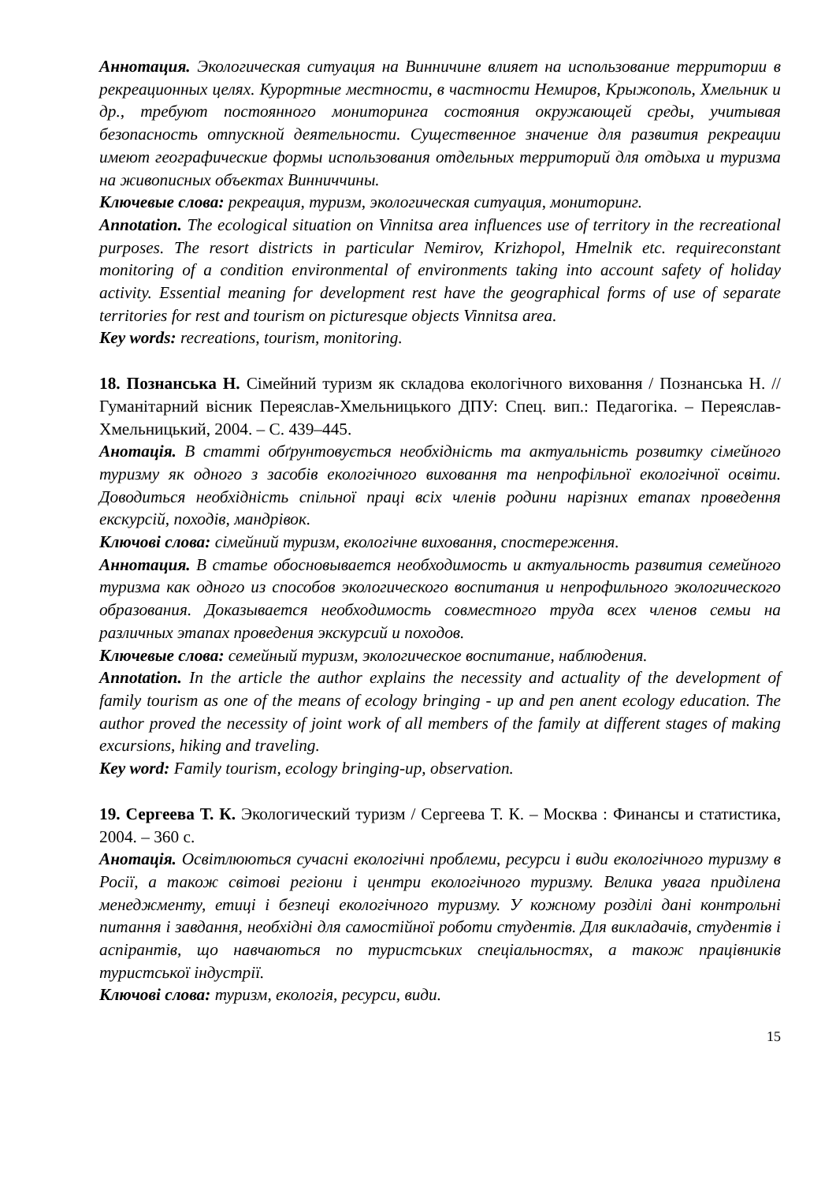Аннотация. Экологическая ситуация на Винничине влияет на использование территории в рекреационных целях. Курортные местности, в частности Немиров, Крыжополь, Хмельник и др., требуют постоянного мониторинга состояния окружающей среды, учитывая безопасность отпускной деятельности. Существенное значение для развития рекреации имеют географические формы использования отдельных территорий для отдыха и туризма на живописных объектах Винниччины.
Ключевые слова: рекреация, туризм, экологическая ситуация, мониторинг.
Annotation. The ecological situation on Vinnitsa area influences use of territory in the recreational purposes. The resort districts in particular Nemirov, Krizhopol, Hmelnik etc. requireconstant monitoring of a condition environmental of environments taking into account safety of holiday activity. Essential meaning for development rest have the geographical forms of use of separate territories for rest and tourism on picturesque objects Vinnitsa area.
Key words: recreations, tourism, monitoring.
18. Познанська Н. Сімейний туризм як складова екологічного виховання / Познанська Н. // Гуманітарний вісник Переяслав-Хмельницького ДПУ: Спец. вип.: Педагогіка. – Переяслав-Хмельницький, 2004. – С. 439–445.
Анотація. В статті обґрунтовується необхідність та актуальність розвитку сімейного туризму як одного з засобів екологічного виховання та непрофільної екологічної освіти. Доводиться необхідність спільної праці всіх членів родини нарізних етапах проведення екскурсій, походів, мандрівок.
Ключові слова: сімейний туризм, екологічне виховання, спостереження.
Аннотация. В статье обосновывается необходимость и актуальность развития семейного туризма как одного из способов экологического воспитания и непрофильного экологического образования. Доказывается необходимость совместного труда всех членов семьи на различных этапах проведения экскурсий и походов.
Ключевые слова: семейный туризм, экологическое воспитание, наблюдения.
Annotation. In the article the author explains the necessity and actuality of the development of family tourism as one of the means of ecology bringing - up and pen anent ecology education. The author proved the necessity of joint work of all members of the family at different stages of making excursions, hiking and traveling.
Key word: Family tourism, ecology bringing-up, observation.
19. Сергеева Т. К. Экологический туризм / Сергеева Т. К. – Москва : Финансы и статистика, 2004. – 360 с.
Анотація. Освітлюються сучасні екологічні проблеми, ресурси і види екологічного туризму в Росії, а також світові регіони і центри екологічного туризму. Велика увага приділена менеджменту, етиці і безпеці екологічного туризму. У кожному розділі дані контрольні питання і завдання, необхідні для самостійної роботи студентів. Для викладачів, студентів і аспірантів, що навчаються по туристських спеціальностях, а також працівників туристської індустрії.
Ключові слова: туризм, екологія, ресурси, види.
15